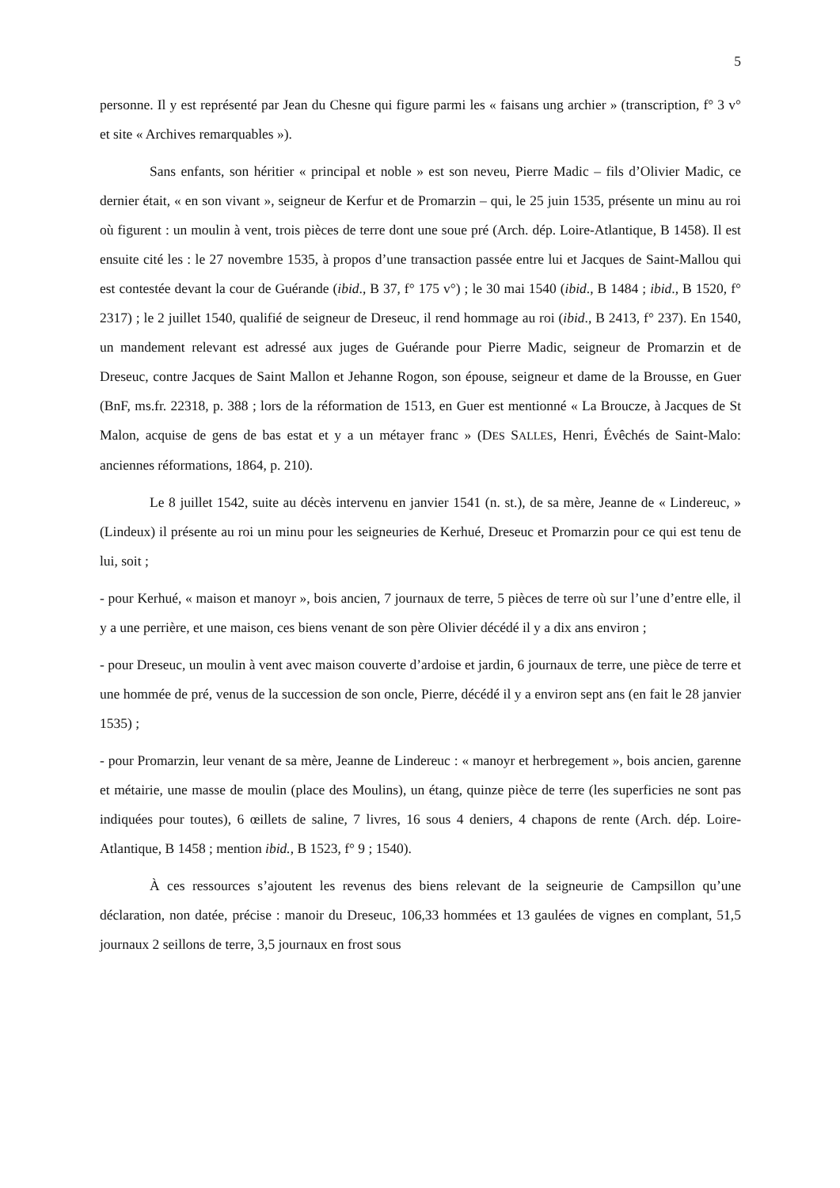5
personne. Il y est représenté par Jean du Chesne qui figure parmi les « faisans ung archier » (transcription, f° 3 v° et site « Archives remarquables »).
Sans enfants, son héritier « principal et noble » est son neveu, Pierre Madic – fils d’Olivier Madic, ce dernier était, « en son vivant », seigneur de Kerfur et de Promarzin – qui, le 25 juin 1535, présente un minu au roi où figurent : un moulin à vent, trois pièces de terre dont une soue pré (Arch. dép. Loire-Atlantique, B 1458). Il est ensuite cité les : le 27 novembre 1535, à propos d’une transaction passée entre lui et Jacques de Saint-Mallou qui est contestée devant la cour de Guérande (ibid., B 37, f° 175 v°) ; le 30 mai 1540 (ibid., B 1484 ; ibid., B 1520, f° 2317) ; le 2 juillet 1540, qualifié de seigneur de Dreseuc, il rend hommage au roi (ibid., B 2413, f° 237). En 1540, un mandement relevant est adressé aux juges de Guérande pour Pierre Madic, seigneur de Promarzin et de Dreseuc, contre Jacques de Saint Mallon et Jehanne Rogon, son épouse, seigneur et dame de la Brousse, en Guer (BnF, ms.fr. 22318, p. 388 ; lors de la réformation de 1513, en Guer est mentionné « La Broucze, à Jacques de St Malon, acquise de gens de bas estat et y a un métayer franc » (DES SALLES, Henri, Évêchés de Saint-Malo: anciennes réformations, 1864, p. 210).
Le 8 juillet 1542, suite au décès intervenu en janvier 1541 (n. st.), de sa mère, Jeanne de « Lindereuc, » (Lindeux) il présente au roi un minu pour les seigneuries de Kerhué, Dreseuc et Promarzin pour ce qui est tenu de lui, soit ;
- pour Kerhué, « maison et manoyr », bois ancien, 7 journaux de terre, 5 pièces de terre où sur l’une d’entre elle, il y a une perrière, et une maison, ces biens venant de son père Olivier décédé il y a dix ans environ ;
- pour Dreseuc, un moulin à vent avec maison couverte d’ardoise et jardin, 6 journaux de terre, une pièce de terre et une hommée de pré, venus de la succession de son oncle, Pierre, décédé il y a environ sept ans (en fait le 28 janvier 1535) ;
- pour Promarzin, leur venant de sa mère, Jeanne de Lindereuc : « manoyr et herbregement », bois ancien, garenne et métairie, une masse de moulin (place des Moulins), un étang, quinze pièce de terre (les superficies ne sont pas indiquées pour toutes), 6 œillets de saline, 7 livres, 16 sous 4 deniers, 4 chapons de rente (Arch. dép. Loire-Atlantique, B 1458 ; mention ibid., B 1523, f° 9 ; 1540).
À ces ressources s’ajoutent les revenus des biens relevant de la seigneurie de Campsillon qu’une déclaration, non datée, précise : manoir du Dreseuc, 106,33 hommées et 13 gaulées de vignes en complant, 51,5 journaux 2 seillons de terre, 3,5 journaux en frost sous